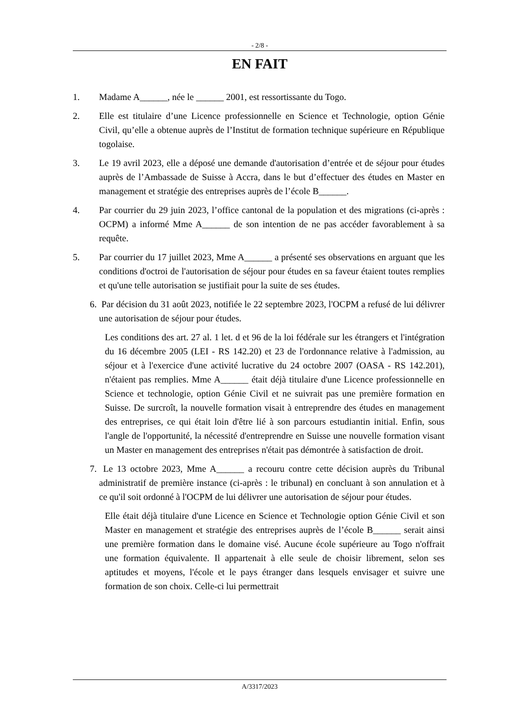- 2/8 -
EN FAIT
1. Madame A______, née le ______ 2001, est ressortissante du Togo.
2. Elle est titulaire d’une Licence professionnelle en Science et Technologie, option Génie Civil, qu’elle a obtenue auprès de l’Institut de formation technique supérieure en République togolaise.
3. Le 19 avril 2023, elle a déposé une demande d'autorisation d’entrée et de séjour pour études auprès de l’Ambassade de Suisse à Accra, dans le but d’effectuer des études en Master en management et stratégie des entreprises auprès de l’école B______.
4. Par courrier du 29 juin 2023, l’office cantonal de la population et des migrations (ci-après : OCPM) a informé Mme A______ de son intention de ne pas accéder favorablement à sa requête.
5. Par courrier du 17 juillet 2023, Mme A______ a présenté ses observations en arguant que les conditions d'octroi de l'autorisation de séjour pour études en sa faveur étaient toutes remplies et qu'une telle autorisation se justifiait pour la suite de ses études.
6. Par décision du 31 août 2023, notifiée le 22 septembre 2023, l'OCPM a refusé de lui délivrer une autorisation de séjour pour études.
Les conditions des art. 27 al. 1 let. d et 96 de la loi fédérale sur les étrangers et l'intégration du 16 décembre 2005 (LEI - RS 142.20) et 23 de l'ordonnance relative à l'admission, au séjour et à l'exercice d'une activité lucrative du 24 octobre 2007 (OASA - RS 142.201), n'étaient pas remplies. Mme A______ était déjà titulaire d'une Licence professionnelle en Science et technologie, option Génie Civil et ne suivrait pas une première formation en Suisse. De surcroît, la nouvelle formation visait à entreprendre des études en management des entreprises, ce qui était loin d'être lié à son parcours estudiantin initial. Enfin, sous l'angle de l'opportunité, la nécessité d'entreprendre en Suisse une nouvelle formation visant un Master en management des entreprises n'était pas démontrée à satisfaction de droit.
7. Le 13 octobre 2023, Mme A______ a recouru contre cette décision auprès du Tribunal administratif de première instance (ci-après : le tribunal) en concluant à son annulation et à ce qu'il soit ordonné à l'OCPM de lui délivrer une autorisation de séjour pour études.
Elle était déjà titulaire d'une Licence en Science et Technologie option Génie Civil et son Master en management et stratégie des entreprises auprès de l’école B______ serait ainsi une première formation dans le domaine visé. Aucune école supérieure au Togo n'offrait une formation équivalente. Il appartenait à elle seule de choisir librement, selon ses aptitudes et moyens, l'école et le pays étranger dans lesquels envisager et suivre une formation de son choix. Celle-ci lui permettrait
A/3317/2023